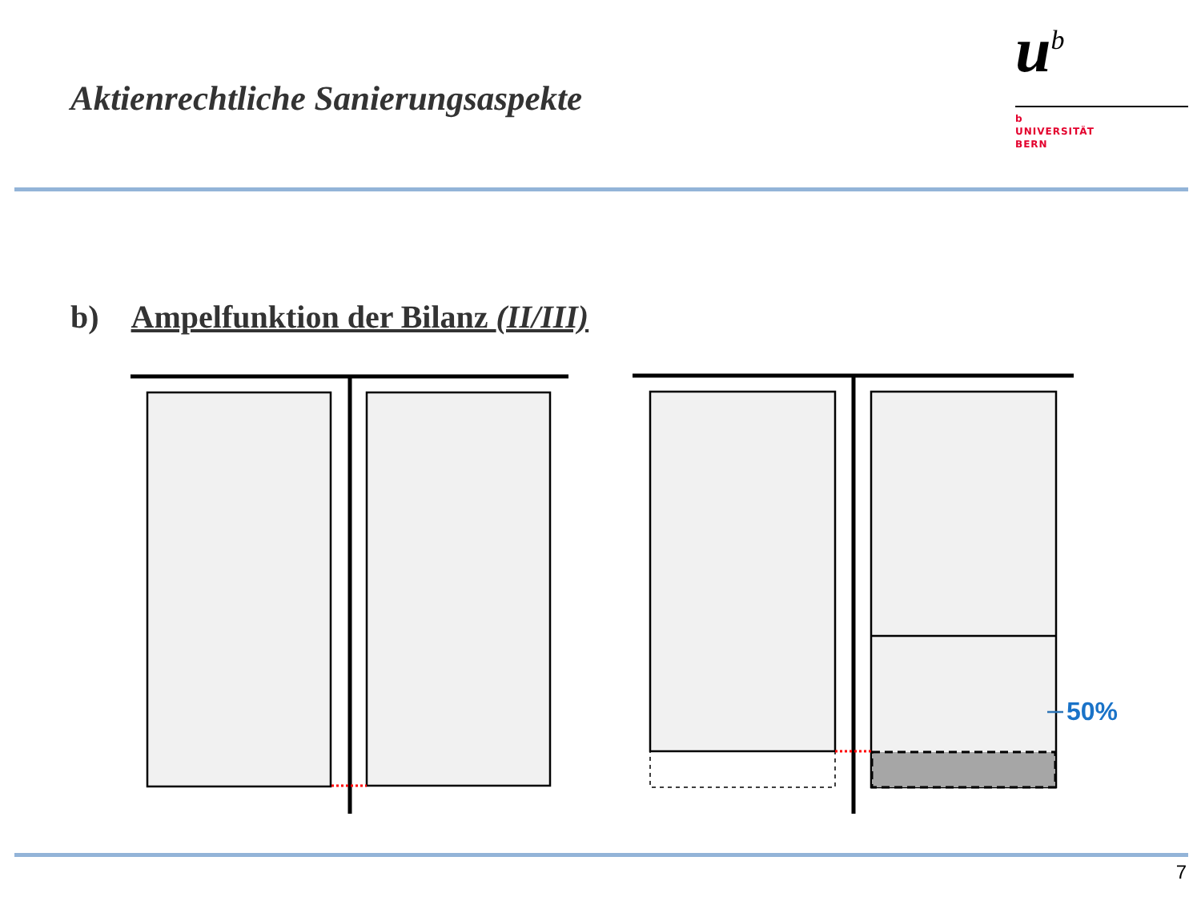Aktienrechtliche Sanierungsaspekte
u<sup>b</sup>
b
UNIVERSITÄT
BERN
b) Ampelfunktion der Bilanz (II/III)
50%
7